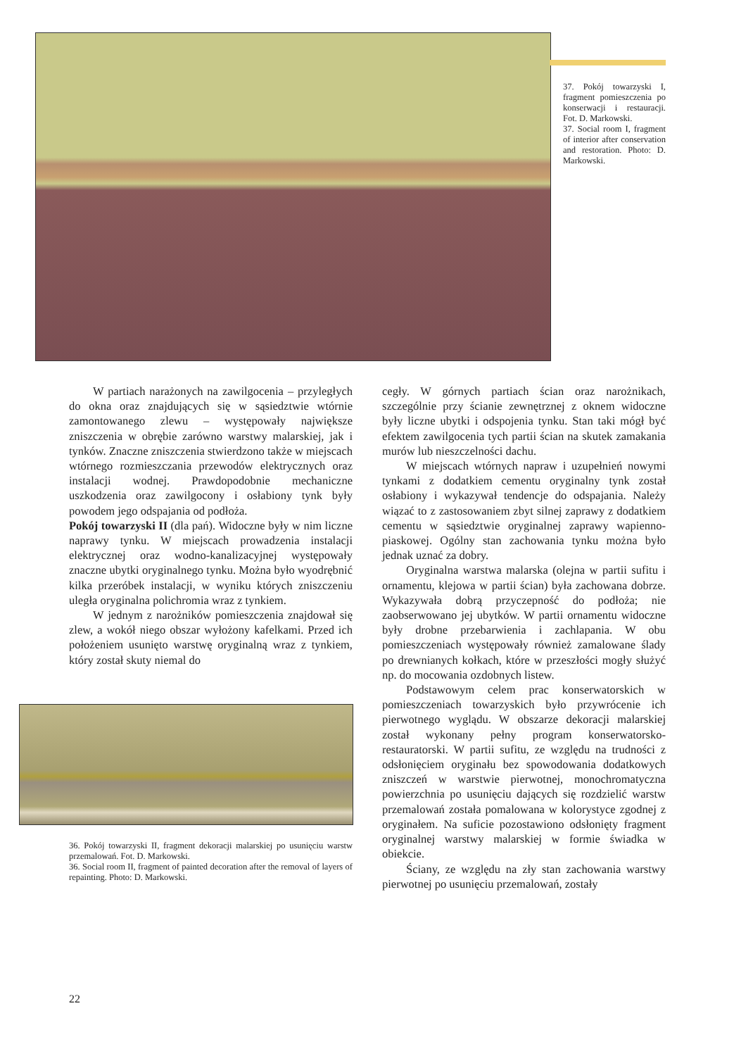37. Pokój towarzyski I, fragment pomieszczenia po konserwacji i restauracji. Fot. D. Markowski.
37. Social room I, fragment of interior after conservation and restoration. Photo: D. Markowski.
W partiach narażonych na zawilgocenia – przyległych do okna oraz znajdujących się w sąsiedztwie wtórnie zamontowanego zlewu – występowały największe zniszczenia w obrębie zarówno warstwy malarskiej, jak i tynków. Znaczne zniszczenia stwierdzono także w miejscach wtórnego rozmieszczania przewodów elektrycznych oraz instalacji wodnej. Prawdopodobnie mechaniczne uszkodzenia oraz zawilgocony i osłabiony tynk były powodem jego odspajania od podłoża.
Pokój towarzyski II (dla pań). Widoczne były w nim liczne naprawy tynku. W miejscach prowadzenia instalacji elektrycznej oraz wodno-kanalizacyjnej występowały znaczne ubytki oryginalnego tynku. Można było wyodrębnić kilka przeróbek instalacji, w wyniku których zniszczeniu uległa oryginalna polichromia wraz z tynkiem.
W jednym z narożników pomieszczenia znajdował się zlew, a wokół niego obszar wyłożony kafelkami. Przed ich położeniem usunięto warstwę oryginalną wraz z tynkiem, który został skuty niemal do
36. Pokój towarzyski II, fragment dekoracji malarskiej po usunięciu warstw przemalowań. Fot. D. Markowski.
36. Social room II, fragment of painted decoration after the removal of layers of repainting. Photo: D. Markowski.
cegły. W górnych partiach ścian oraz narożnikach, szczególnie przy ścianie zewnętrznej z oknem widoczne były liczne ubytki i odspojenia tynku. Stan taki mógł być efektem zawilgocenia tych partii ścian na skutek zamakania murów lub nieszczelności dachu.
W miejscach wtórnych napraw i uzupełnień nowymi tynkami z dodatkiem cementu oryginalny tynk został osłabiony i wykazywał tendencje do odspajania. Należy wiązać to z zastosowaniem zbyt silnej zaprawy z dodatkiem cementu w sąsiedztwie oryginalnej zaprawy wapienno-piaskowej. Ogólny stan zachowania tynku można było jednak uznać za dobry.
Oryginalna warstwa malarska (olejna w partii sufitu i ornamentu, klejowa w partii ścian) była zachowana dobrze. Wykazywała dobrą przyczepność do podłoża; nie zaobserwowano jej ubytków. W partii ornamentu widoczne były drobne przebarwienia i zachlapania. W obu pomieszczeniach występowały również zamalowane ślady po drewnianych kołkach, które w przeszłości mogły służyć np. do mocowania ozdobnych listew.
Podstawowym celem prac konserwatorskich w pomieszczeniach towarzyskich było przywrócenie ich pierwotnego wyglądu. W obszarze dekoracji malarskiej został wykonany pełny program konserwatorsko-restauratorski. W partii sufitu, ze względu na trudności z odsłonięciem oryginału bez spowodowania dodatkowych zniszczeń w warstwie pierwotnej, monochromatyczna powierzchnia po usunięciu dających się rozdzielić warstw przemalowań została pomalowana w kolorystyce zgodnej z oryginałem. Na suficie pozostawiono odsłonięty fragment oryginalnej warstwy malarskiej w formie świadka w obiekcie.
Ściany, ze względu na zły stan zachowania warstwy pierwotnej po usunięciu przemalowań, zostały
22